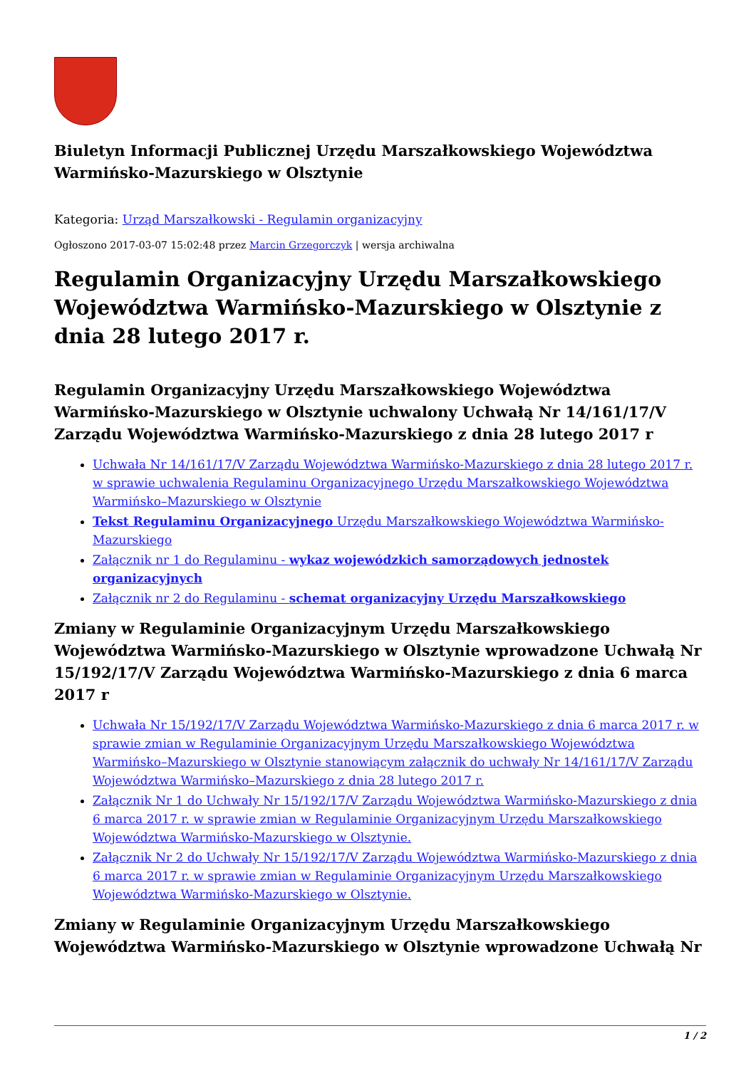Biuletyn Informacji Publicznej Urzędu Marszałkowskiego Województwa Warmińsko-Mazurskiego w Olsztynie
Kategoria: Urząd Marszałkowski - Regulamin organizacyjny
Ogłoszono 2017-03-07 15:02:48 przez Marcin Grzegorczyk | wersja archiwalna
Regulamin Organizacyjny Urzędu Marszałkowskiego Województwa Warmińsko-Mazurskiego w Olsztynie z dnia 28 lutego 2017 r.
Regulamin Organizacyjny Urzędu Marszałkowskiego Województwa Warmińsko-Mazurskiego w Olsztynie uchwalony Uchwałą Nr 14/161/17/V Zarządu Województwa Warmińsko-Mazurskiego z dnia 28 lutego 2017 r
Uchwała Nr 14/161/17/V Zarządu Województwa Warmińsko-Mazurskiego z dnia 28 lutego 2017 r. w sprawie uchwalenia Regulaminu Organizacyjnego Urzędu Marszałkowskiego Województwa Warmińsko–Mazurskiego w Olsztynie
Tekst Regulaminu Organizacyjnego Urzędu Marszałkowskiego Województwa Warmińsko-Mazurskiego
Załącznik nr 1 do Regulaminu - wykaz wojewódzkich samorządowych jednostek organizacyjnych
Załącznik nr 2 do Regulaminu - schemat organizacyjny Urzędu Marszałkowskiego
Zmiany w Regulaminie Organizacyjnym Urzędu Marszałkowskiego Województwa Warmińsko-Mazurskiego w Olsztynie wprowadzone Uchwałą Nr 15/192/17/V Zarządu Województwa Warmińsko-Mazurskiego z dnia 6 marca 2017 r
Uchwała Nr 15/192/17/V Zarządu Województwa Warmińsko-Mazurskiego z dnia 6 marca 2017 r. w sprawie zmian w Regulaminie Organizacyjnym Urzędu Marszałkowskiego Województwa Warmińsko–Mazurskiego w Olsztynie stanowiącym załącznik do uchwały Nr 14/161/17/V Zarządu Województwa Warmińsko–Mazurskiego z dnia 28 lutego 2017 r.
Załącznik Nr 1 do Uchwały Nr 15/192/17/V Zarządu Województwa Warmińsko-Mazurskiego z dnia 6 marca 2017 r. w sprawie zmian w Regulaminie Organizacyjnym Urzędu Marszałkowskiego Województwa Warmińsko-Mazurskiego w Olsztynie.
Załącznik Nr 2 do Uchwały Nr 15/192/17/V Zarządu Województwa Warmińsko-Mazurskiego z dnia 6 marca 2017 r. w sprawie zmian w Regulaminie Organizacyjnym Urzędu Marszałkowskiego Województwa Warmińsko-Mazurskiego w Olsztynie.
Zmiany w Regulaminie Organizacyjnym Urzędu Marszałkowskiego Województwa Warmińsko-Mazurskiego w Olsztynie wprowadzone Uchwałą Nr
1 / 2